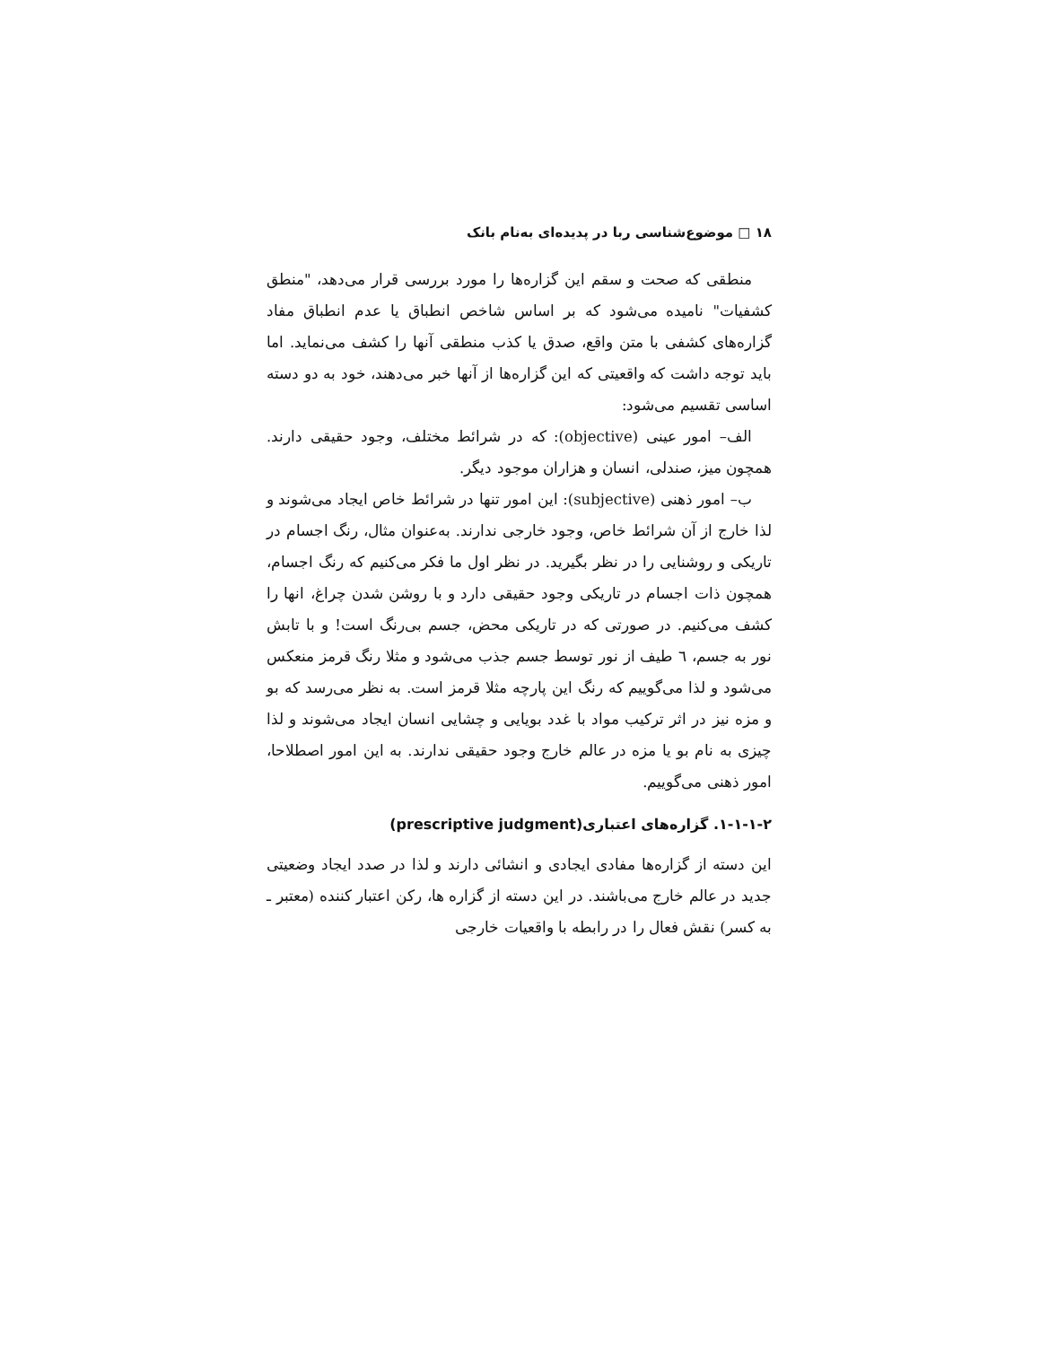۱۸ □ موضوع‌شناسی ربا در پدیده‌ای به‌نام بانک
منطقی که صحت و سقم این گزاره‌ها را مورد بررسی قرار می‌دهد، "منطق کشفیات" نامیده می‌شود که بر اساس شاخص انطباق یا عدم انطباق مفاد گزاره‌های کشفی با متن واقع، صدق یا کذب منطقی آنها را کشف می‌نماید. اما باید توجه داشت که واقعیتی که این گزاره‌ها از آنها خبر می‌دهند، خود به دو دسته اساسی تقسیم می‌شود:
الف– امور عینی (objective): که در شرائط مختلف، وجود حقیقی دارند. همچون میز، صندلی، انسان و هزاران موجود دیگر.
ب– امور ذهنی (subjective): این امور تنها در شرائط خاص ایجاد می‌شوند و لذا خارج از آن شرائط خاص، وجود خارجی ندارند. به‌عنوان مثال، رنگ اجسام در تاریکی و روشنایی را در نظر بگیرید. در نظر اول ما فکر می‌کنیم که رنگ اجسام، همچون ذات اجسام در تاریکی وجود حقیقی دارد و با روشن شدن چراغ، انها را کشف می‌کنیم. در صورتی که در تاریکی محض، جسم بی‌رنگ است! و با تابش نور به جسم، ٦ طیف از نور توسط جسم جذب می‌شود و مثلا رنگ قرمز منعکس می‌شود و لذا می‌گوییم که رنگ این پارچه مثلا قرمز است. به نظر می‌رسد که بو و مزه نیز در اثر ترکیب مواد با غدد بویایی و چشایی انسان ایجاد می‌شوند و لذا چیزی به نام بو یا مزه در عالم خارج وجود حقیقی ندارند. به این امور اصطلاحا، امور ذهنی می‌گوییم.
۱-۱-۱-۲. گزاره‌های اعتباری(prescriptive judgment)
این دسته از گزاره‌ها مفادی ایجادی و انشائی دارند و لذا در صدد ایجاد وضعیتی جدید در عالم خارج می‌باشند. در این دسته از گزاره ها، رکن اعتبار کننده (معتبر ـ به کسر) نقش فعال را در رابطه با واقعیات خارجی